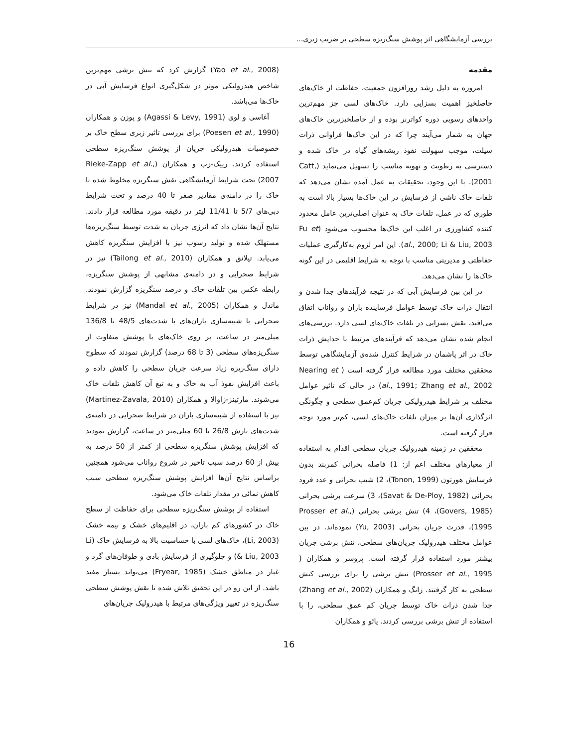بررسی آزمایشگاهی اثر پوشش سنگ‌ریزه سطحی بر ضریب زبری...
مقدمه
امروزه به دلیل رشد روزافزون جمعیت، حفاظت از خاک‌های حاصلخیز اهمیت بسزایی دارد. خاک‌های لسی جز مهم‌ترین واحدهای رسوبی دوره کواترنر بوده و از حاصلخیزترین خاک‌های جهان به شمار می‌آیند چرا که در این خاک‌ها فراوانی ذرات سیلت، موجب سهولت نفوذ ریشه‌های گیاه در خاک شده و دسترسی به رطوبت و تهویه مناسب را تسهیل می‌نماید (Catt, 2001). با این وجود، تحقیقات به عمل آمده نشان می‌دهد که تلفات خاک ناشی از فرسایش در این خاک‌ها بسیار بالا است به طوری که در عمل، تلفات خاک به عنوان اصلی‌ترین عامل محدود کننده کشاورزی در اغلب این خاک‌ها محسوب می‌شود (Fu et al., 2000; Li & Liu, 2003). این امر لزوم به‌کارگیری عملیات حفاظتی و مدیریتی مناسب با توجه به شرایط اقلیمی در این گونه خاک‌ها را نشان می‌دهد.
در این بین فرسایش آبی که در نتیجه فرآیندهای جدا شدن و انتقال ذرات خاک توسط عوامل فرساینده باران و رواناب اتفاق می‌افتد، نقش بسزایی در تلفات خاک‌های لسی دارد. بررسی‌های انجام شده نشان می‌دهد که فرآیندهای مرتبط با جدایش ذرات خاک در اثر پاشمان در شرایط کنترل شده‌ی آزمایشگاهی توسط محققین مختلف مورد مطالعه قرار گرفته است ( Nearing et al., 1991; Zhang et al., 2002) در حالی که تاثیر عوامل مختلف بر شرایط هیدرولیکی جریان کم‌عمق سطحی و چگونگی اثرگذاری آن‌ها بر میزان تلفات خاک‌های لسی، کم‌تر مورد توجه قرار گرفته است.
محققین در زمینه هیدرولیک جریان سطحی اقدام به استفاده از معیارهای مختلف اعم از: 1) فاصله بحرانی کمربند بدون فرسایش هورتون (Tonon, 1999)، 2) شیب بحرانی و عدد فرود بحرانی (Savat & De-Ploy, 1982)، 3) سرعت برشی بحرانی (Govers, 1985)، 4) تنش برشی بحرانی (Prosser et al., 1995)، قدرت جریان بحرانی (Yu, 2003) نموده‌اند. در بین عوامل مختلف هیدرولیک جریان‌های سطحی، تنش برشی جریان بیشتر مورد استفاده قرار گرفته است. پروسر و همکاران ( Prosser et al., 1995) تنش برشی را برای بررسی کنش سطحی به کار گرفتند. زانگ و همکاران (Zhang et al., 2002) جدا شدن ذرات خاک توسط جریان کم عمق سطحی، را با استفاده از تنش برشی بررسی کردند. یائو و همکاران
(Yao et al., 2008) گزارش کرد که تنش برشی مهم‌ترین شاخص هیدرولیکی موثر در شکل‌گیری انواع فرسایش آبی در خاک‌ها می‌باشد.
آغاسی و لوی (Agassi & Levy, 1991) و پوزن و همکاران (Poesen et al., 1990) برای بررسی تاثیر زبری سطح خاک بر خصوصیات هیدرولیکی جریان از پوشش سنگ‌ریزه سطحی استفاده کردند. رییک-زپ و همکاران (Rieke-Zapp et al., 2007) تحت شرایط آزمایشگاهی نقش سنگریزه مخلوط شده با خاک را در دامنه‌ی مقادیر صفر تا 40 درصد و تحت شرایط دبی‌های 5/7 تا 11/41 لیتر در دقیقه مورد مطالعه قرار دادند. نتایج آن‌ها نشان داد که انرژی جریان به شدت توسط سنگ‌ریزه‌ها مستهلک شده و تولید رسوب نیز با افزایش سنگریزه کاهش می‌یابد. تیلانق و همکاران (Tailong et al., 2010) نیز در شرایط صحرایی و در دامنه‌ی مشابهی از پوشش سنگریزه، رابطه عکس بین تلفات خاک و درصد سنگریزه گزارش نمودند. ماندل و همکاران (Mandal et al., 2005) نیز در شرایط صحرایی با شبیه‌سازی باران‌های با شدت‌های 48/5 تا 136/8 میلی‌متر در ساعت، بر روی خاک‌های با پوشش متفاوت از سنگریزه‌های سطحی (3 تا 68 درصد) گزارش نمودند که سطوح دارای سنگ‌ریزه زیاد سرعت جریان سطحی را کاهش داده و باعث افزایش نفوذ آب به خاک و به تبع آن کاهش تلفات خاک می‌شوند. مارتینز-زاوالا و همکاران (Martinez-Zavala, 2010) نیز با استفاده از شبیه‌سازی باران در شرایط صحرایی در دامنه‌ی شدت‌های بارش 26/8 تا 60 میلی‌متر در ساعت، گزارش نمودند که افزایش پوشش سنگریزه سطحی از کمتر از 50 درصد به بیش از 60 درصد سبب تاخیر در شروع رواناب می‌شود همچنین براساس نتایج آن‌ها افزایش پوشش سنگ‌ریزه سطحی سبب کاهش نمائی در مقدار تلفات خاک می‌شود.
استفاده از پوشش سنگ‌ریزه سطحی برای حفاظت از سطح خاک در کشورهای کم باران، در اقلیم‌های خشک و نیمه خشک (Li, 2003)، خاک‌های لسی با حساسیت بالا به فرسایش خاک (Li & Liu, 2003) و جلوگیری از فرسایش بادی و طوفان‌های گرد و غبار در مناطق خشک (Fryear, 1985) می‌تواند بسیار مفید باشد. از این رو در این تحقیق تلاش شده تا نقش پوشش سطحی سنگ‌ریزه در تغییر ویژگی‌های مرتبط با هیدرولیک جریان‌های
16